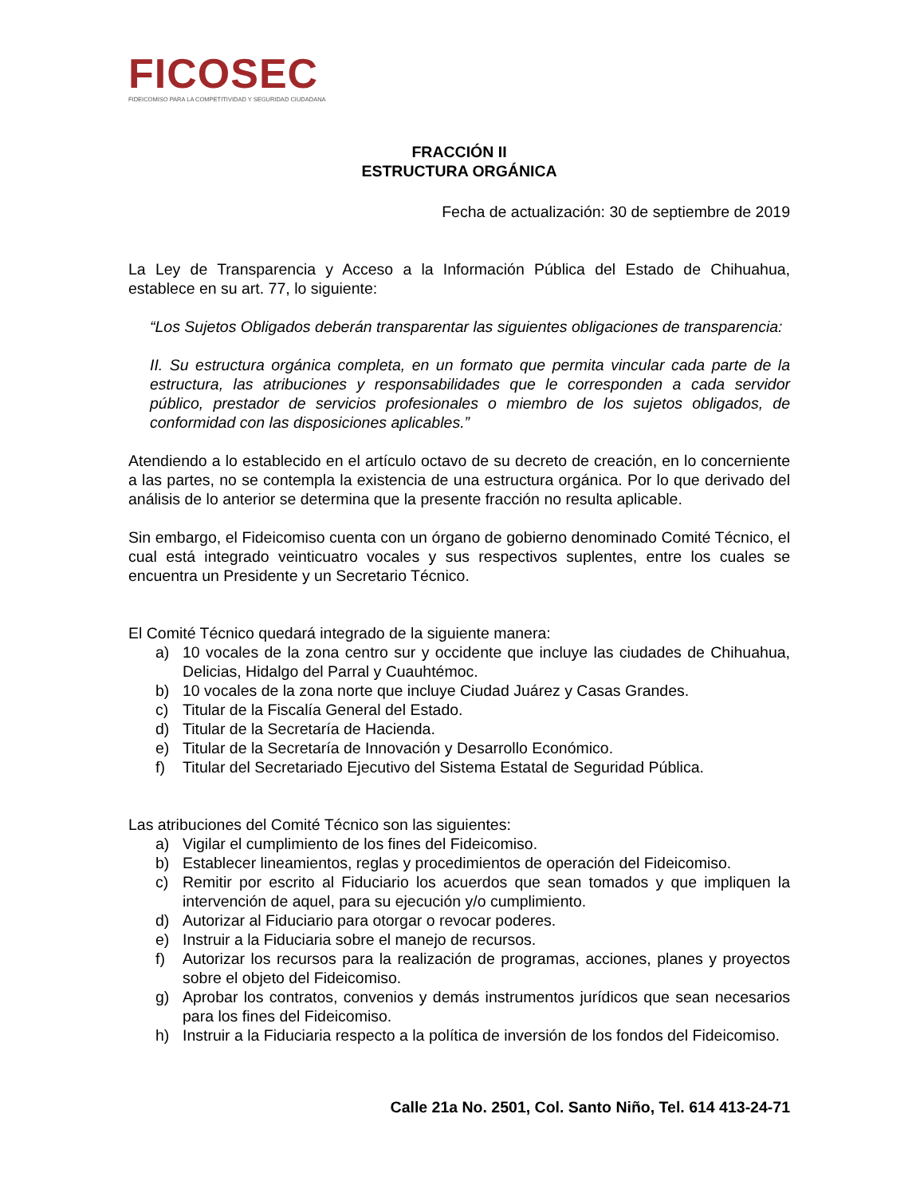FICOSEC
FIDEICOMISO PARA LA COMPETITIVIDAD Y SEGURIDAD CIUDADANA
FRACCIÓN II
ESTRUCTURA ORGÁNICA
Fecha de actualización: 30 de septiembre de 2019
La Ley de Transparencia y Acceso a la Información Pública del Estado de Chihuahua, establece en su art. 77, lo siguiente:
“Los Sujetos Obligados deberán transparentar las siguientes obligaciones de transparencia:
II. Su estructura orgánica completa, en un formato que permita vincular cada parte de la estructura, las atribuciones y responsabilidades que le corresponden a cada servidor público, prestador de servicios profesionales o miembro de los sujetos obligados, de conformidad con las disposiciones aplicables.”
Atendiendo a lo establecido en el artículo octavo de su decreto de creación, en lo concerniente a las partes, no se contempla la existencia de una estructura orgánica. Por lo que derivado del análisis de lo anterior se determina que la presente fracción no resulta aplicable.
Sin embargo, el Fideicomiso cuenta con un órgano de gobierno denominado Comité Técnico, el cual está integrado veinticuatro vocales y sus respectivos suplentes, entre los cuales se encuentra un Presidente y un Secretario Técnico.
El Comité Técnico quedará integrado de la siguiente manera:
a) 10 vocales de la zona centro sur y occidente que incluye las ciudades de Chihuahua, Delicias, Hidalgo del Parral y Cuauhtémoc.
b) 10 vocales de la zona norte que incluye Ciudad Juárez y Casas Grandes.
c) Titular de la Fiscalía General del Estado.
d) Titular de la Secretaría de Hacienda.
e) Titular de la Secretaría de Innovación y Desarrollo Económico.
f) Titular del Secretariado Ejecutivo del Sistema Estatal de Seguridad Pública.
Las atribuciones del Comité Técnico son las siguientes:
a) Vigilar el cumplimiento de los fines del Fideicomiso.
b) Establecer lineamientos, reglas y procedimientos de operación del Fideicomiso.
c) Remitir por escrito al Fiduciario los acuerdos que sean tomados y que impliquen la intervención de aquel, para su ejecución y/o cumplimiento.
d) Autorizar al Fiduciario para otorgar o revocar poderes.
e) Instruir a la Fiduciaria sobre el manejo de recursos.
f) Autorizar los recursos para la realización de programas, acciones, planes y proyectos sobre el objeto del Fideicomiso.
g) Aprobar los contratos, convenios y demás instrumentos jurídicos que sean necesarios para los fines del Fideicomiso.
h) Instruir a la Fiduciaria respecto a la política de inversión de los fondos del Fideicomiso.
Calle 21a No. 2501, Col. Santo Niño, Tel. 614 413-24-71